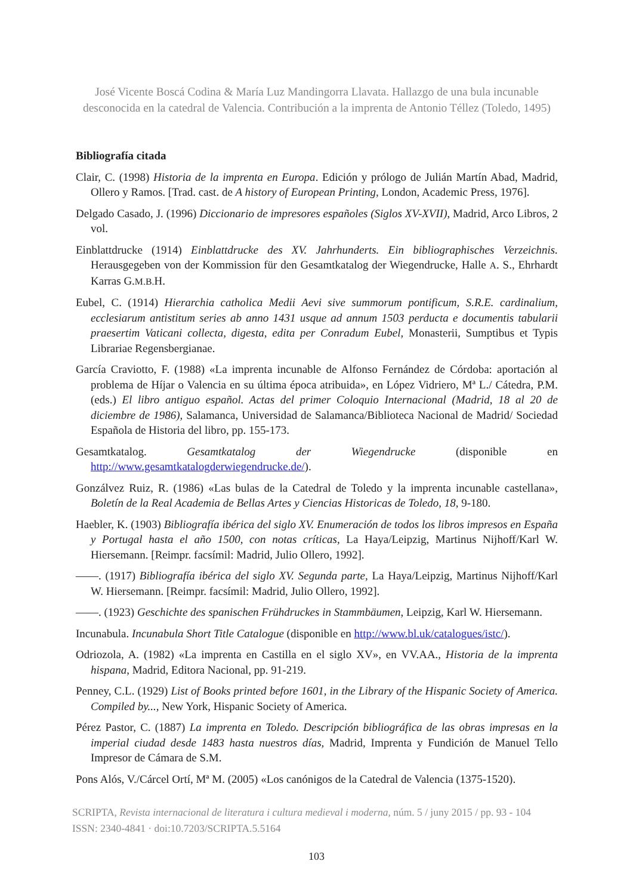José Vicente Boscá Codina & María Luz Mandingorra Llavata. Hallazgo de una bula incunable desconocida en la catedral de Valencia. Contribución a la imprenta de Antonio Téllez (Toledo, 1495)
Bibliografía citada
Clair, C. (1998) Historia de la imprenta en Europa. Edición y prólogo de Julián Martín Abad, Madrid, Ollero y Ramos. [Trad. cast. de A history of European Printing, London, Academic Press, 1976].
Delgado Casado, J. (1996) Diccionario de impresores españoles (Siglos XV-XVII), Madrid, Arco Libros, 2 vol.
Einblattdrucke (1914) Einblattdrucke des XV. Jahrhunderts. Ein bibliographisches Verzeichnis. Herausgegeben von der Kommission für den Gesamtkatalog der Wiegendrucke, Halle A. S., Ehrhardt Karras G.M.B. H.
Eubel, C. (1914) Hierarchia catholica Medii Aevi sive summorum pontificum, S.R.E. cardinalium, ecclesiarum antistitum series ab anno 1431 usque ad annum 1503 perducta e documentis tabularii praesertim Vaticani collecta, digesta, edita per Conradum Eubel, Monasterii, Sumptibus et Typis Librariae Regensbergianae.
García Craviotto, F. (1988) «La imprenta incunable de Alfonso Fernández de Córdoba: aportación al problema de Híjar o Valencia en su última época atribuida», en López Vidriero, Mª L./ Cátedra, P.M. (eds.) El libro antiguo español. Actas del primer Coloquio Internacional (Madrid, 18 al 20 de diciembre de 1986), Salamanca, Universidad de Salamanca/Biblioteca Nacional de Madrid/ Sociedad Española de Historia del libro, pp. 155-173.
Gesamtkatalog. Gesamtkatalog der Wiegendrucke (disponible en http://www.gesamtkatalogderwiegendrucke.de/).
Gonzálvez Ruiz, R. (1986) «Las bulas de la Catedral de Toledo y la imprenta incunable castellana», Boletín de la Real Academia de Bellas Artes y Ciencias Historicas de Toledo, 18, 9-180.
Haebler, K. (1903) Bibliografía ibérica del siglo XV. Enumeración de todos los libros impresos en España y Portugal hasta el año 1500, con notas críticas, La Haya/Leipzig, Martinus Nijhoff/Karl W. Hiersemann. [Reimpr. facsímil: Madrid, Julio Ollero, 1992].
——. (1917) Bibliografía ibérica del siglo XV. Segunda parte, La Haya/Leipzig, Martinus Nijhoff/Karl W. Hiersemann. [Reimpr. facsímil: Madrid, Julio Ollero, 1992].
——. (1923) Geschichte des spanischen Frühdruckes in Stammbäumen, Leipzig, Karl W. Hiersemann.
Incunabula. Incunabula Short Title Catalogue (disponible en http://www.bl.uk/catalogues/istc/).
Odriozola, A. (1982) «La imprenta en Castilla en el siglo XV», en VV.AA., Historia de la imprenta hispana, Madrid, Editora Nacional, pp. 91-219.
Penney, C.L. (1929) List of Books printed before 1601, in the Library of the Hispanic Society of America. Compiled by..., New York, Hispanic Society of America.
Pérez Pastor, C. (1887) La imprenta en Toledo. Descripción bibliográfica de las obras impresas en la imperial ciudad desde 1483 hasta nuestros días, Madrid, Imprenta y Fundición de Manuel Tello Impresor de Cámara de S.M.
Pons Alós, V./Cárcel Ortí, Mª M. (2005) «Los canónigos de la Catedral de Valencia (1375-1520).
SCRIPTA, Revista internacional de literatura i cultura medieval i moderna, núm. 5 / juny 2015 / pp. 93 - 104
ISSN: 2340-4841 · doi:10.7203/SCRIPTA.5.5164
103